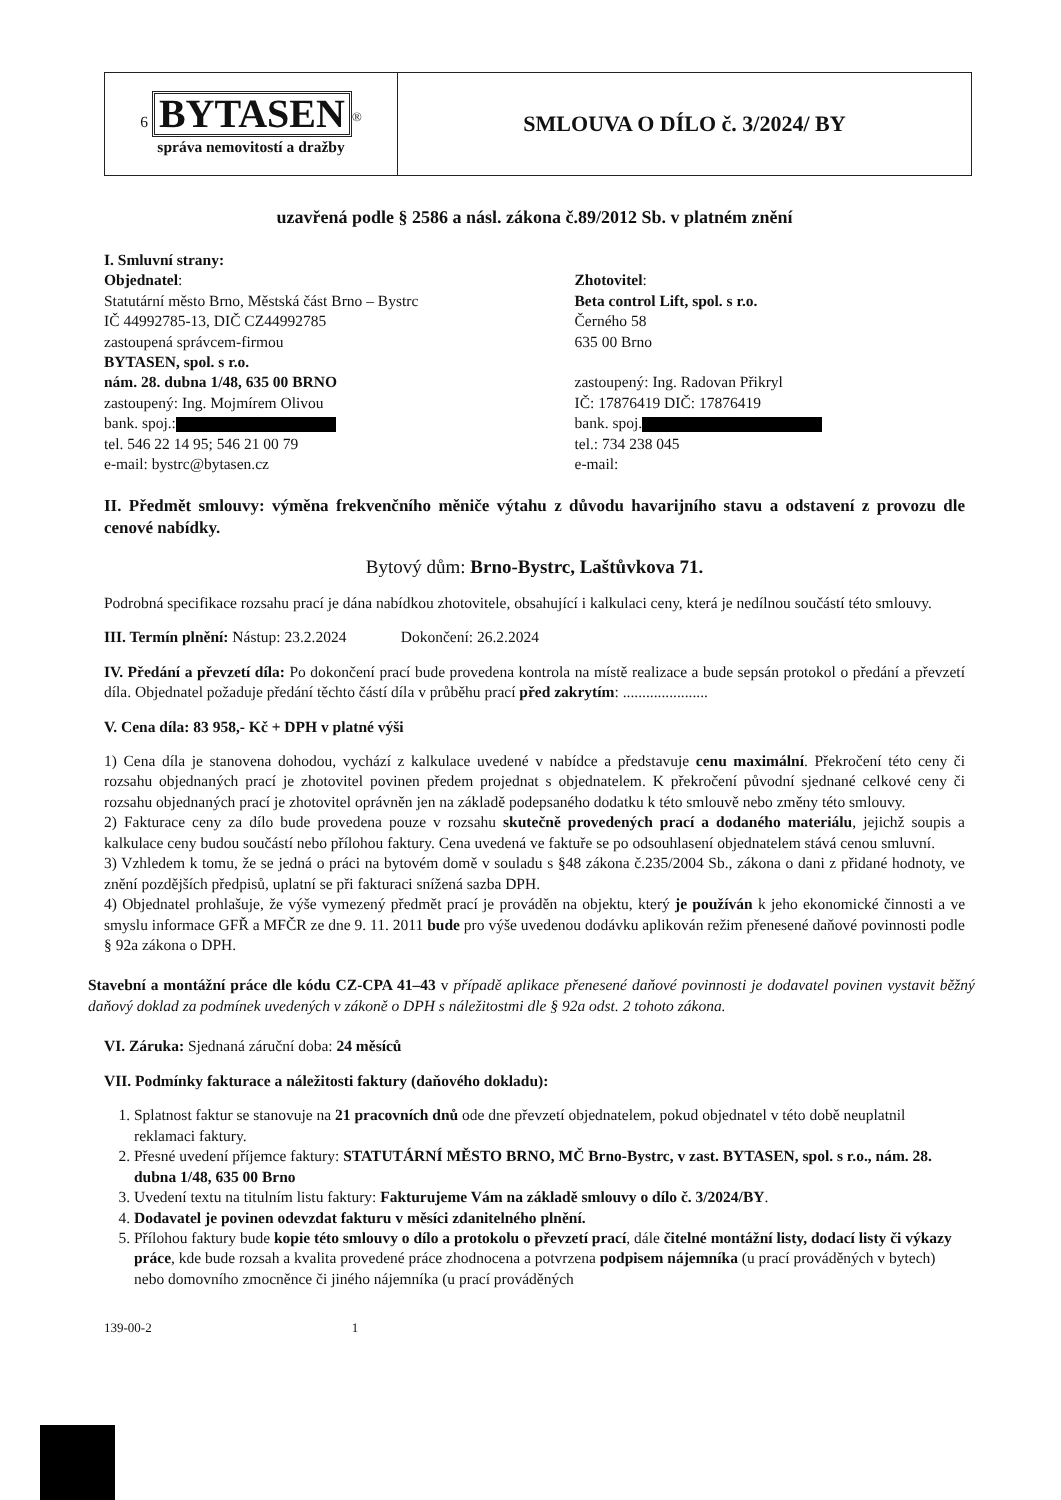| 6 BYTASEN<sup>®</sup> správa nemovitostí a dražby | SMLOUVA O DÍLO č. 3/2024/ BY |
uzavřená podle § 2586 a násl. zákona č.89/2012 Sb. v platném znění
I. Smluvní strany:
Objednatel:
Statutární město Brno, Městská část Brno – Bystrc
IČ 44992785-13, DIČ CZ44992785
zastoupená správcem-firmou
BYTASEN, spol. s r.o.
nám. 28. dubna 1/48, 635 00 BRNO
zastoupený: Ing. Mojmírem Olivou
bank. spoj.:
tel. 546 22 14 95; 546 21 00 79
e-mail: bystrc@bytasen.cz
Zhotovitel:
Beta control Lift, spol. s r.o.
Černého 58
635 00 Brno
zastoupený: Ing. Radovan Přikryl
IČ: 17876419 DIČ: 17876419
bank. spoj.
tel.: 734 238 045
e-mail:
II. Předmět smlouvy: výměna frekvenčního měniče výtahu z důvodu havarijního stavu a odstavení z provozu dle cenové nabídky.
Bytový dům: Brno-Bystrc, Laštůvkova 71.
Podrobná specifikace rozsahu prací je dána nabídkou zhotovitele, obsahující i kalkulaci ceny, která je nedílnou součástí této smlouvy.
III. Termín plnění: Nástup: 23.2.2024 Dokončení: 26.2.2024
IV. Předání a převzetí díla: Po dokončení prací bude provedena kontrola na místě realizace a bude sepsán protokol o předání a převzetí díla. Objednatel požaduje předání těchto částí díla v průběhu prací před zakrytím: ......................
V. Cena díla: 83 958,- Kč + DPH v platné výši
1) Cena díla je stanovena dohodou, vychází z kalkulace uvedené v nabídce a představuje cenu maximální. Překročení této ceny či rozsahu objednaných prací je zhotovitel povinen předem projednat s objednatelem. K překročení původní sjednané celkové ceny či rozsahu objednaných prací je zhotovitel oprávněn jen na základě podepsaného dodatku k této smlouvě nebo změny této smlouvy.
2) Fakturace ceny za dílo bude provedena pouze v rozsahu skutečně provedených prací a dodaného materiálu, jejichž soupis a kalkulace ceny budou součástí nebo přílohou faktury. Cena uvedená ve faktuře se po odsouhlasení objednatelem stává cenou smluvní.
3) Vzhledem k tomu, že se jedná o práci na bytovém domě v souladu s §48 zákona č.235/2004 Sb., zákona o dani z přidané hodnoty, ve znění pozdějších předpisů, uplatní se při fakturaci snížená sazba DPH.
4) Objednatel prohlašuje, že výše vymezený předmět prací je prováděn na objektu, který je používán k jeho ekonomické činnosti a ve smyslu informace GFŘ a MFČR ze dne 9. 11. 2011 bude pro výše uvedenou dodávku aplikován režim přenesené daňové povinnosti podle § 92a zákona o DPH.
Stavební a montážní práce dle kódu CZ-CPA 41–43 v případě aplikace přenesené daňové povinnosti je dodavatel povinen vystavit běžný daňový doklad za podmínek uvedených v zákoně o DPH s náležitostmi dle § 92a odst. 2 tohoto zákona.
VI. Záruka: Sjednaná záruční doba: 24 měsíců
VII. Podmínky fakturace a náležitosti faktury (daňového dokladu):
1. Splatnost faktur se stanovuje na 21 pracovních dnů ode dne převzetí objednatelem, pokud objednatel v této době neuplatnil reklamaci faktury.
2. Přesné uvedení příjemce faktury: STATUTÁRNÍ MĚSTO BRNO, MČ Brno-Bystrc, v zast. BYTASEN, spol. s r.o., nám. 28. dubna 1/48, 635 00 Brno
3. Uvedení textu na titulním listu faktury: Fakturujeme Vám na základě smlouvy o dílo č. 3/2024/BY.
4. Dodavatel je povinen odevzdat fakturu v měsíci zdanitelného plnění.
5. Přílohou faktury bude kopie této smlouvy o dílo a protokolu o převzetí prací, dále čitelné montážní listy, dodací listy či výkazy práce, kde bude rozsah a kvalita provedené práce zhodnocena a potvrzena podpisem nájemníka (u prací prováděných v bytech) nebo domovního zmocněnce či jiného nájemníka (u prací prováděných
139-00-2 1